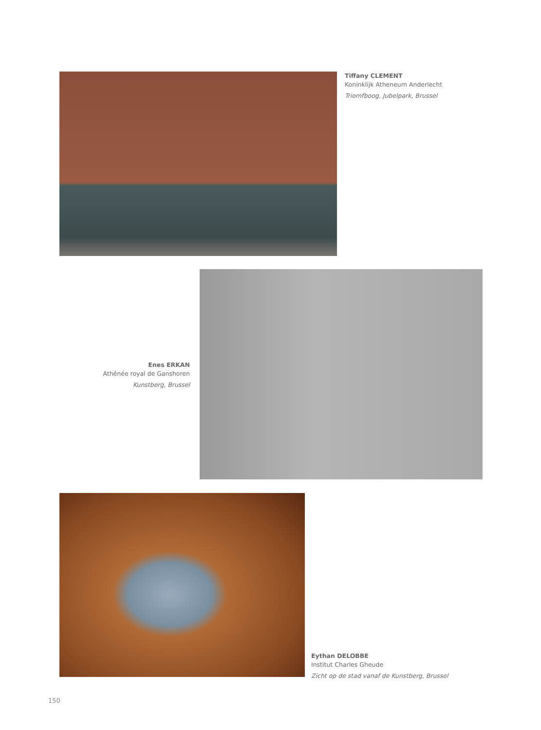Tiffany CLEMENT
Koninklijk Atheneum Anderlecht
Triomfboog, Jubelpark, Brussel
Enes ERKAN
Athénée royal de Ganshoren
Kunstberg, Brussel
Eythan DELOBBE
Institut Charles Gheude
Zicht op de stad vanaf de Kunstberg, Brussel
150